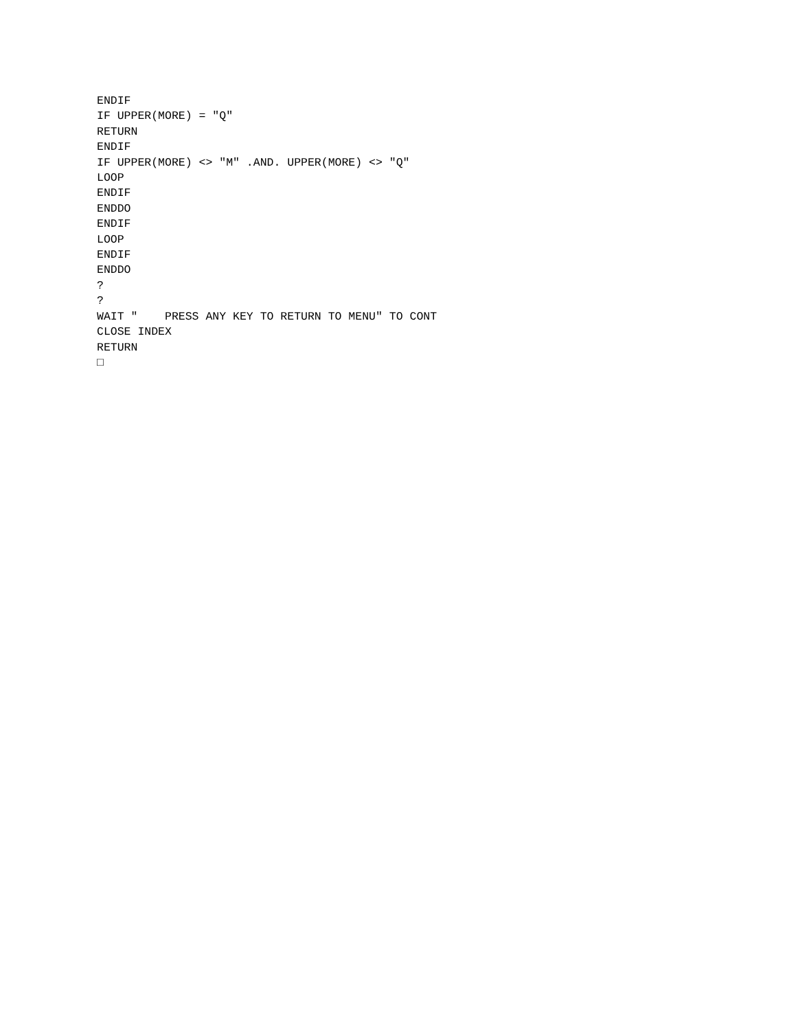ENDIF
IF UPPER(MORE) = "Q"
RETURN
ENDIF
IF UPPER(MORE) <> "M" .AND. UPPER(MORE) <> "Q"
LOOP
ENDIF
ENDDO
ENDIF
LOOP
ENDIF
ENDDO
?
?
WAIT "    PRESS ANY KEY TO RETURN TO MENU" TO CONT
CLOSE INDEX
RETURN
□